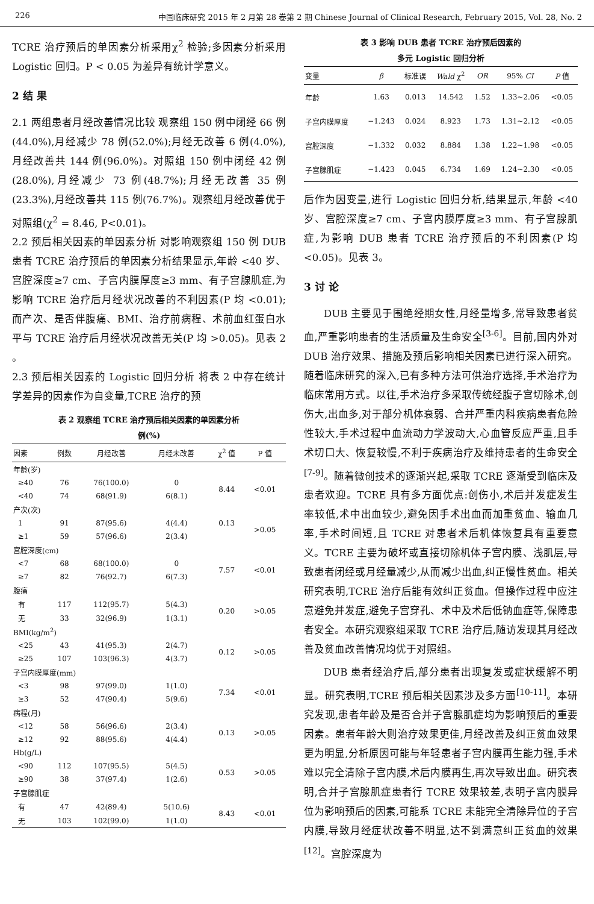226 中国临床研究 2015 年 2 月第 28 卷第 2 期 Chinese Journal of Clinical Research, February 2015, Vol. 28, No. 2
TCRE 治疗预后的单因素分析采用χ<sup>2</sup> 检验;多因素分析采用 Logistic 回归。P < 0.05 为差异有统计学意义。
2 结 果
2.1 两组患者月经改善情况比较 观察组 150 例中闭经 66 例(44.0%),月经减少 78 例(52.0%);月经无改善 6 例(4.0%),月经改善共 144 例(96.0%)。对照组 150 例中闭经 42 例(28.0%),月经减少 73 例(48.7%);月经无改善 35 例(23.3%),月经改善共 115 例(76.7%)。观察组月经改善优于对照组(χ<sup>2</sup> = 8.46, P<0.01)。
2.2 预后相关因素的单因素分析 对影响观察组 150 例 DUB 患者 TCRE 治疗预后的单因素分析结果显示,年龄 <40 岁、宫腔深度≥7 cm、子宫内膜厚度≥3 mm、有子宫腺肌症,为影响 TCRE 治疗后月经状况改善的不利因素(P 均 <0.01);而产次、是否伴腹痛、BMI、治疗前病程、术前血红蛋白水平与 TCRE 治疗后月经状况改善无关(P 均 >0.05)。见表 2 。
2.3 预后相关因素的 Logistic 回归分析 将表 2 中存在统计学差异的因素作为自变量,TCRE 治疗的预
表 2 观察组 TCRE 治疗预后相关因素的单因素分析
例(%)
| 因素 | 例数 | 月经改善 | 月经未改善 | χ<sup>2</sup> 值 | P 值 |
| --- | --- | --- | --- | --- | --- |
| 年龄(岁) | | | | | |
| ≥40 | 76 | 76(100.0) | 0 | 8.44 | <0.01 |
| <40 | 74 | 68(91.9) | 6(8.1) | | |
| 产次(次) | | | | | |
| 1 | 91 | 87(95.6) | 4(4.4) | 0.13 | >0.05 |
| ≥1 | 59 | 57(96.6) | 2(3.4) | | |
| 宫腔深度(cm) | | | | | |
| <7 | 68 | 68(100.0) | 0 | 7.57 | <0.01 |
| ≥7 | 82 | 76(92.7) | 6(7.3) | | |
| 腹痛 | | | | | |
| 有 | 117 | 112(95.7) | 5(4.3) | 0.20 | >0.05 |
| 无 | 33 | 32(96.9) | 1(3.1) | | |
| BMI(kg/m<sup>2</sup>) | | | | | |
| <25 | 43 | 41(95.3) | 2(4.7) | 0.12 | >0.05 |
| ≥25 | 107 | 103(96.3) | 4(3.7) | | |
| 子宫内膜厚度(mm) | | | | | |
| <3 | 98 | 97(99.0) | 1(1.0) | 7.34 | <0.01 |
| ≥3 | 52 | 47(90.4) | 5(9.6) | | |
| 病程(月) | | | | | |
| <12 | 58 | 56(96.6) | 2(3.4) | 0.13 | >0.05 |
| ≥12 | 92 | 88(95.6) | 4(4.4) | | |
| Hb(g/L) | | | | | |
| <90 | 112 | 107(95.5) | 5(4.5) | 0.53 | >0.05 |
| ≥90 | 38 | 37(97.4) | 1(2.6) | | |
| 子宫腺肌症 | | | | | |
| 有 | 47 | 42(89.4) | 5(10.6) | 8.43 | <0.01 |
| 无 | 103 | 102(99.0) | 1(1.0) | | |
表 3 影响 DUB 患者 TCRE 治疗预后因素的
多元 Logistic 回归分析
| 变量 | β | 标准误 | Wald χ<sup>2</sup> | OR | 95% CI | P 值 |
| --- | --- | --- | --- | --- | --- | --- |
| 年龄 | 1.63 | 0.013 | 14.542 | 1.52 | 1.33~2.06 | <0.05 |
| 子宫内膜厚度 | −1.243 | 0.024 | 8.923 | 1.73 | 1.31~2.12 | <0.05 |
| 宫腔深度 | −1.332 | 0.032 | 8.884 | 1.38 | 1.22~1.98 | <0.05 |
| 子宫腺肌症 | −1.423 | 0.045 | 6.734 | 1.69 | 1.24~2.30 | <0.05 |
后作为因变量,进行 Logistic 回归分析,结果显示,年龄 <40 岁、宫腔深度≥7 cm、子宫内膜厚度≥3 mm、有子宫腺肌症,为影响 DUB 患者 TCRE 治疗预后的不利因素(P 均 <0.05)。见表 3。
3 讨 论
DUB 主要见于围绝经期女性,月经量增多,常导致患者贫血,严重影响患者的生活质量及生命安全<sup>[3-6]</sup>。目前,国内外对 DUB 治疗效果、措施及预后影响相关因素已进行深入研究。随着临床研究的深入,已有多种方法可供治疗选择,手术治疗为临床常用方式。以往,手术治疗多采取传统经腹子宫切除术,创伤大,出血多,对于部分机体衰弱、合并严重内科疾病患者危险性较大,手术过程中血流动力学波动大,心血管反应严重,且手术切口大、恢复较慢,不利于疾病治疗及维持患者的生命安全<sup>[7-9]</sup>。随着微创技术的逐渐兴起,采取 TCRE 逐渐受到临床及患者欢迎。TCRE 具有多方面优点:创伤小,术后并发症发生率较低,术中出血较少,避免因手术出血而加重贫血、输血几率,手术时间短,且 TCRE 对患者术后机体恢复具有重要意义。TCRE 主要为破坏或直接切除机体子宫内膜、浅肌层,导致患者闭经或月经量减少,从而减少出血,纠正慢性贫血。相关研究表明,TCRE 治疗后能有效纠正贫血。但操作过程中应注意避免并发症,避免子宫穿孔、术中及术后低钠血症等,保障患者安全。本研究观察组采取 TCRE 治疗后,随访发现其月经改善及贫血改善情况均优于对照组。
DUB 患者经治疗后,部分患者出现复发或症状缓解不明显。研究表明,TCRE 预后相关因素涉及多方面<sup>[10-11]</sup>。本研究发现,患者年龄及是否合并子宫腺肌症均为影响预后的重要因素。患者年龄大则治疗效果更佳,月经改善及纠正贫血效果更为明显,分析原因可能与年轻患者子宫内膜再生能力强,手术难以完全清除子宫内膜,术后内膜再生,再次导致出血。研究表明,合并子宫腺肌症患者行 TCRE 效果较差,表明子宫内膜异位为影响预后的因素,可能系 TCRE 未能完全清除异位的子宫内膜,导致月经症状改善不明显,达不到满意纠正贫血的效果<sup>[12]</sup>。宫腔深度为